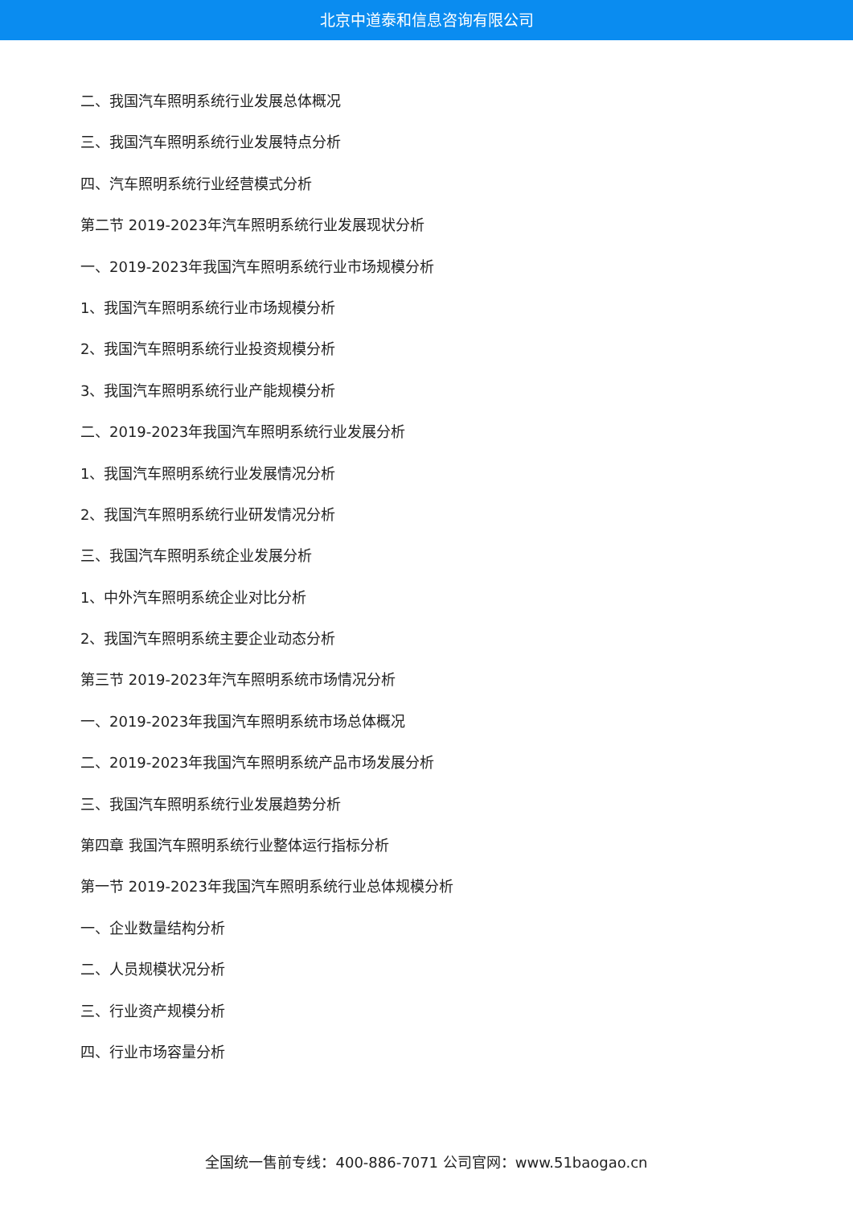北京中道泰和信息咨询有限公司
二、我国汽车照明系统行业发展总体概况
三、我国汽车照明系统行业发展特点分析
四、汽车照明系统行业经营模式分析
第二节 2019-2023年汽车照明系统行业发展现状分析
一、2019-2023年我国汽车照明系统行业市场规模分析
1、我国汽车照明系统行业市场规模分析
2、我国汽车照明系统行业投资规模分析
3、我国汽车照明系统行业产能规模分析
二、2019-2023年我国汽车照明系统行业发展分析
1、我国汽车照明系统行业发展情况分析
2、我国汽车照明系统行业研发情况分析
三、我国汽车照明系统企业发展分析
1、中外汽车照明系统企业对比分析
2、我国汽车照明系统主要企业动态分析
第三节 2019-2023年汽车照明系统市场情况分析
一、2019-2023年我国汽车照明系统市场总体概况
二、2019-2023年我国汽车照明系统产品市场发展分析
三、我国汽车照明系统行业发展趋势分析
第四章 我国汽车照明系统行业整体运行指标分析
第一节 2019-2023年我国汽车照明系统行业总体规模分析
一、企业数量结构分析
二、人员规模状况分析
三、行业资产规模分析
四、行业市场容量分析
全国统一售前专线：400-886-7071 公司官网：www.51baogao.cn